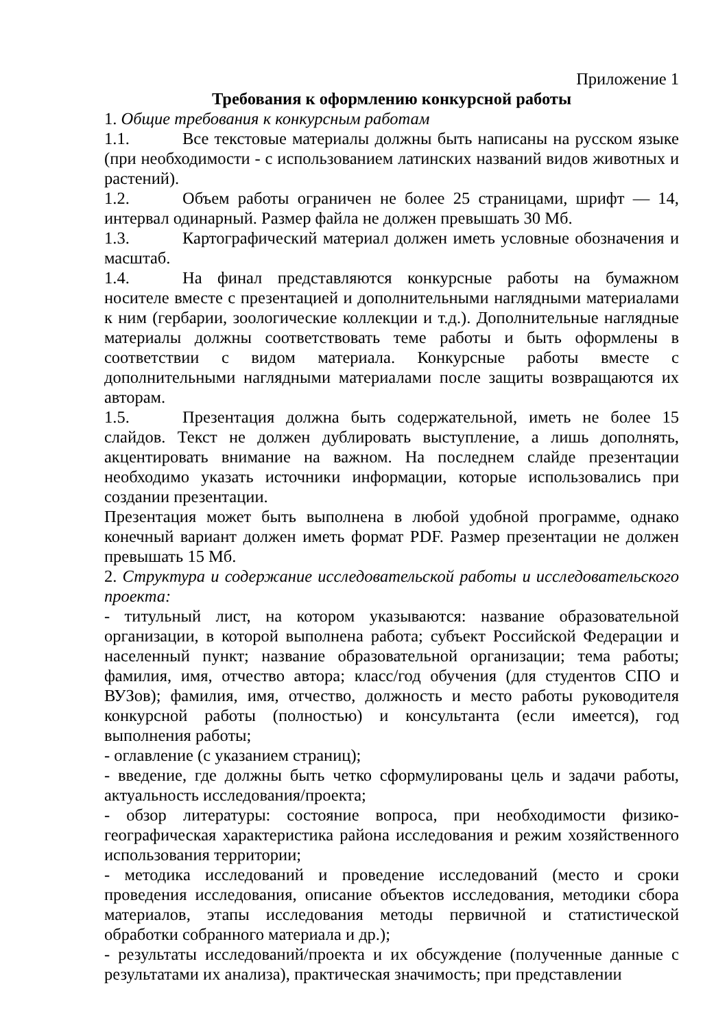Приложение 1
Требования к оформлению конкурсной работы
1. Общие требования к конкурсным работам
1.1. Все текстовые материалы должны быть написаны на русском языке (при необходимости - с использованием латинских названий видов животных и растений).
1.2. Объем работы ограничен не более 25 страницами, шрифт — 14, интервал одинарный. Размер файла не должен превышать 30 Мб.
1.3. Картографический материал должен иметь условные обозначения и масштаб.
1.4. На финал представляются конкурсные работы на бумажном носителе вместе с презентацией и дополнительными наглядными материалами к ним (гербарии, зоологические коллекции и т.д.). Дополнительные наглядные материалы должны соответствовать теме работы и быть оформлены в соответствии с видом материала. Конкурсные работы вместе с дополнительными наглядными материалами после защиты возвращаются их авторам.
1.5. Презентация должна быть содержательной, иметь не более 15 слайдов. Текст не должен дублировать выступление, а лишь дополнять, акцентировать внимание на важном. На последнем слайде презентации необходимо указать источники информации, которые использовались при создании презентации.
Презентация может быть выполнена в любой удобной программе, однако конечный вариант должен иметь формат PDF. Размер презентации не должен превышать 15 Мб.
2. Структура и содержание исследовательской работы и исследовательского проекта:
- титульный лист, на котором указываются: название образовательной организации, в которой выполнена работа; субъект Российской Федерации и населенный пункт; название образовательной организации; тема работы; фамилия, имя, отчество автора; класс/год обучения (для студентов СПО и ВУЗов); фамилия, имя, отчество, должность и место работы руководителя конкурсной работы (полностью) и консультанта (если имеется), год выполнения работы;
- оглавление (с указанием страниц);
- введение, где должны быть четко сформулированы цель и задачи работы, актуальность исследования/проекта;
- обзор литературы: состояние вопроса, при необходимости физико-географическая характеристика района исследования и режим хозяйственного использования территории;
- методика исследований и проведение исследований (место и сроки проведения исследования, описание объектов исследования, методики сбора материалов, этапы исследования методы первичной и статистической обработки собранного материала и др.);
- результаты исследований/проекта и их обсуждение (полученные данные с результатами их анализа), практическая значимость; при представлении